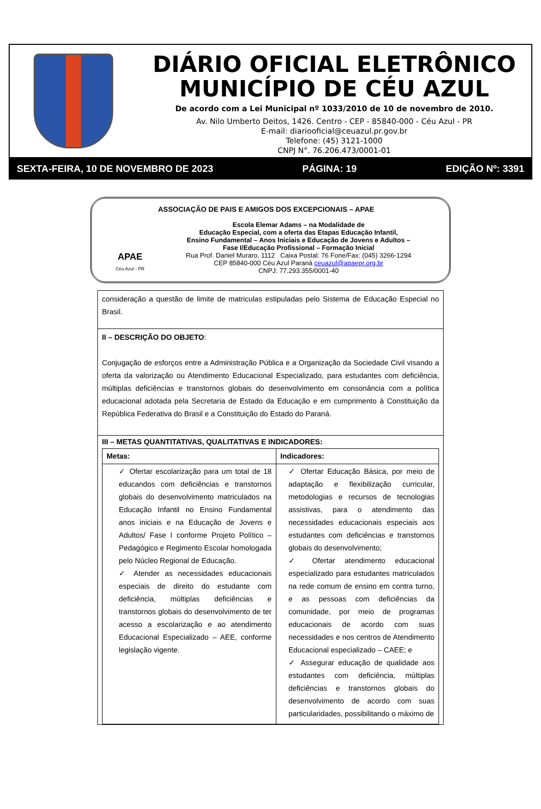DIÁRIO OFICIAL ELETRÔNICO
MUNICÍPIO DE CÉU AZUL
De acordo com a Lei Municipal nº 1033/2010 de 10 de novembro de 2010.
Av. Nilo Umberto Deitos, 1426. Centro - CEP - 85840-000 - Céu Azul - PR
E-mail: diariooficial@ceuazul.pr.gov.br
Telefone: (45) 3121-1000
CNPJ N°. 76.206.473/0001-01
SEXTA-FEIRA, 10 DE NOVEMBRO DE 2023 PÁGINA: 19 EDIÇÃO Nº: 3391
APAE
Céu Azul - PR
ASSOCIAÇÃO DE PAIS E AMIGOS DOS EXCEPCIONAIS – APAE
Escola Elemar Adams – na Modalidade de
Educação Especial, com a oferta das Etapas Educação Infantil,
Ensino Fundamental – Anos Iniciais e Educação de Jovens e Adultos –
Fase I/Educação Profissional – Formação Inicial
Rua Prof. Daniel Muraro, 1112 Caixa Postal: 76 Fone/Fax: (045) 3266-1294
CEP 85840-000 Céu Azul Paraná ceuazul@apaepr.org.br
CNPJ: 77.293.355/0001-40
consideração a questão de limite de matriculas estipuladas pelo Sistema de Educação Especial no Brasil.
II – DESCRIÇÃO DO OBJETO:
Conjugação de esforços entre a Administração Pública e a Organização da Sociedade Civil visando a oferta da valorização ou Atendimento Educacional Especializado, para estudantes com deficiência, múltiplas deficiências e transtornos globais do desenvolvimento em consonância com a política educacional adotada pela Secretaria de Estado da Educação e em cumprimento à Constituição da República Federativa do Brasil e a Constituição do Estado do Paraná.
III – METAS QUANTITATIVAS, QUALITATIVAS E INDICADORES:
| Metas: | Indicadores: |
| --- | --- |
| ✓ Ofertar escolarização para um total de 18 educandos com deficiências e transtornos globais do desenvolvimento matriculados na Educação Infantil no Ensino Fundamental anos iniciais e na Educação de Jovens e Adultos/ Fase I conforme Projeto Político – Pedagógico e Regimento Escolar homologada pelo Núcleo Regional de Educação. ✓ Atender as necessidades educacionais especiais de direito do estudante com deficiência, múltiplas deficiências e transtornos globais do desenvolvimento de ter acesso a escolarização e ao atendimento Educacional Especializado – AEE, conforme legislação vigente. | ✓ Ofertar Educação Básica, por meio de adaptação e flexibilização curricular, metodologias e recursos de tecnologias assistivas, para o atendimento das necessidades educacionais especiais aos estudantes com deficiências e transtornos globais do desenvolvimento; ✓ Ofertar atendimento educacional especializado para estudantes matriculados na rede comum de ensino em contra turno, e as pessoas com deficiências da comunidade, por meio de programas educacionais de acordo com suas necessidades e nos centros de Atendimento Educacional especializado – CAEE; e ✓ Assegurar educação de qualidade aos estudantes com deficiência, múltiplas deficiências e transtornos globais do desenvolvimento de acordo com suas particularidades, possibilitando o máximo de |